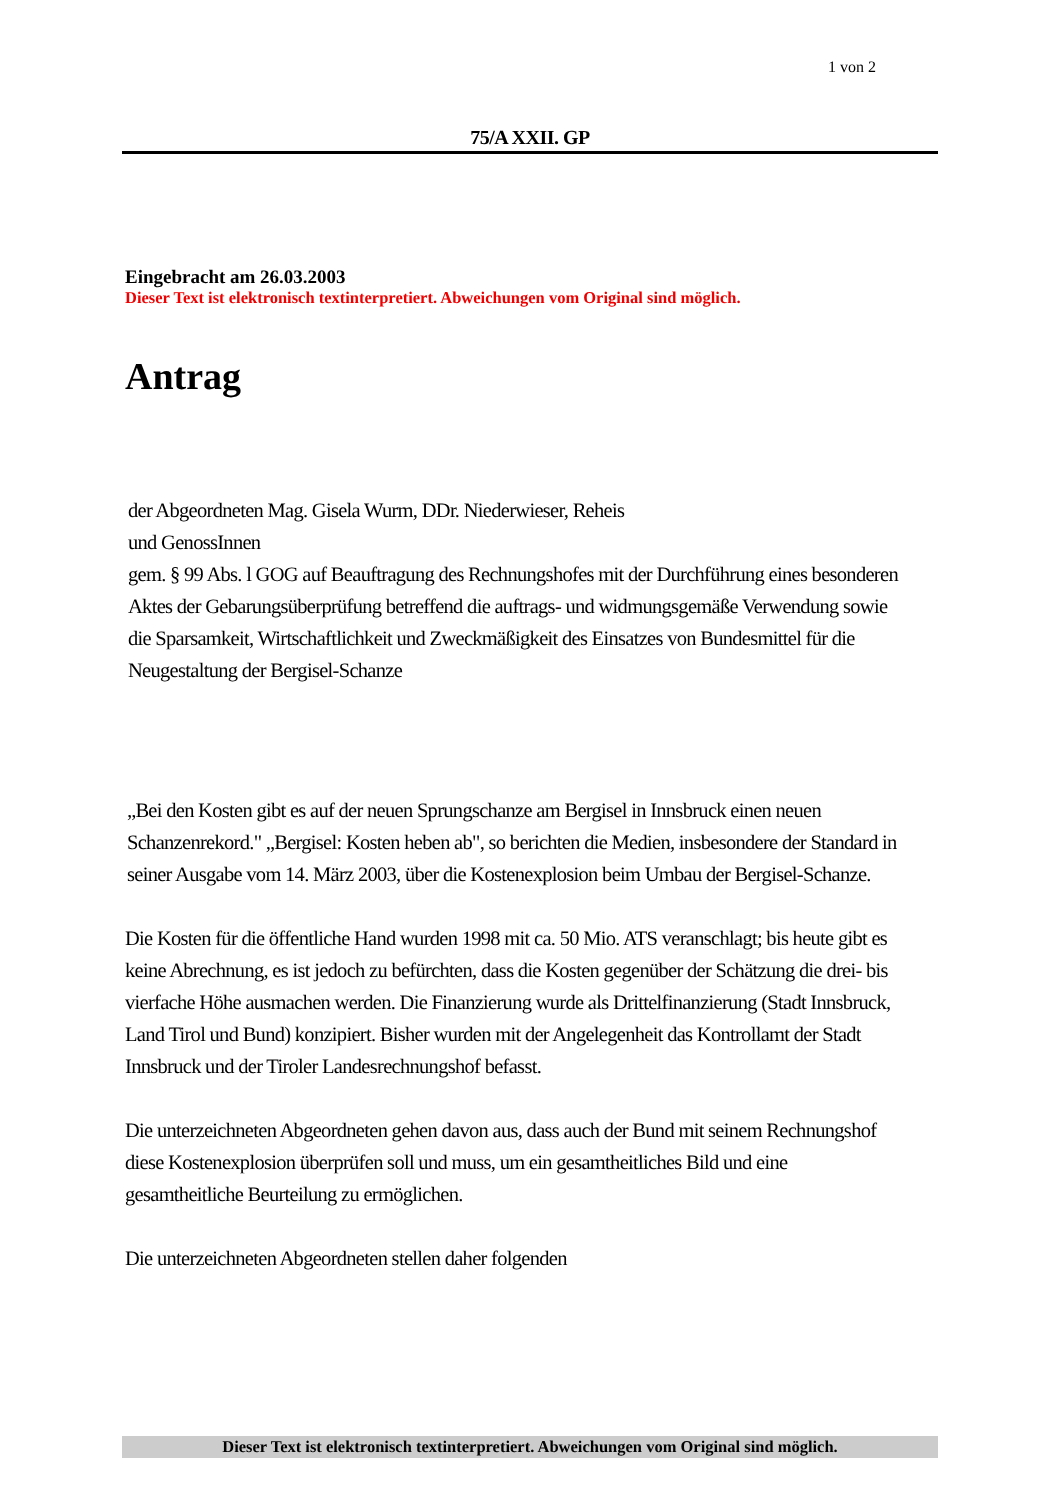1 von 2
75/A XXII. GP
Eingebracht am 26.03.2003
Dieser Text ist elektronisch textinterpretiert. Abweichungen vom Original sind möglich.
Antrag
der Abgeordneten Mag. Gisela Wurm, DDr. Niederwieser, Reheis
und GenossInnen
gem. § 99 Abs. l GOG auf Beauftragung des Rechnungshofes mit der Durchführung eines besonderen Aktes der Gebarungsüberprüfung betreffend die auftrags- und widmungsgemäße Verwendung sowie die Sparsamkeit, Wirtschaftlichkeit und Zweckmäßigkeit des Einsatzes von Bundesmittel für die Neugestaltung der Bergisel-Schanze
„Bei den Kosten gibt es auf der neuen Sprungschanze am Bergisel in Innsbruck einen neuen Schanzenrekord." „Bergisel: Kosten heben ab", so berichten die Medien, insbesondere der Standard in seiner Ausgabe vom 14. März 2003, über die Kostenexplosion beim Umbau der Bergisel-Schanze.
Die Kosten für die öffentliche Hand wurden 1998 mit ca. 50 Mio. ATS veranschlagt; bis heute gibt es keine Abrechnung, es ist jedoch zu befürchten, dass die Kosten gegenüber der Schätzung die drei- bis vierfache Höhe ausmachen werden. Die Finanzierung wurde als Drittelfinanzierung (Stadt Innsbruck, Land Tirol und Bund) konzipiert. Bisher wurden mit der Angelegenheit das Kontrollamt der Stadt Innsbruck und der Tiroler Landesrechnungshof befasst.
Die unterzeichneten Abgeordneten gehen davon aus, dass auch der Bund mit seinem Rechnungshof diese Kostenexplosion überprüfen soll und muss, um ein gesamtheitliches Bild und eine gesamtheitliche Beurteilung zu ermöglichen.
Die unterzeichneten Abgeordneten stellen daher folgenden
Dieser Text ist elektronisch textinterpretiert. Abweichungen vom Original sind möglich.